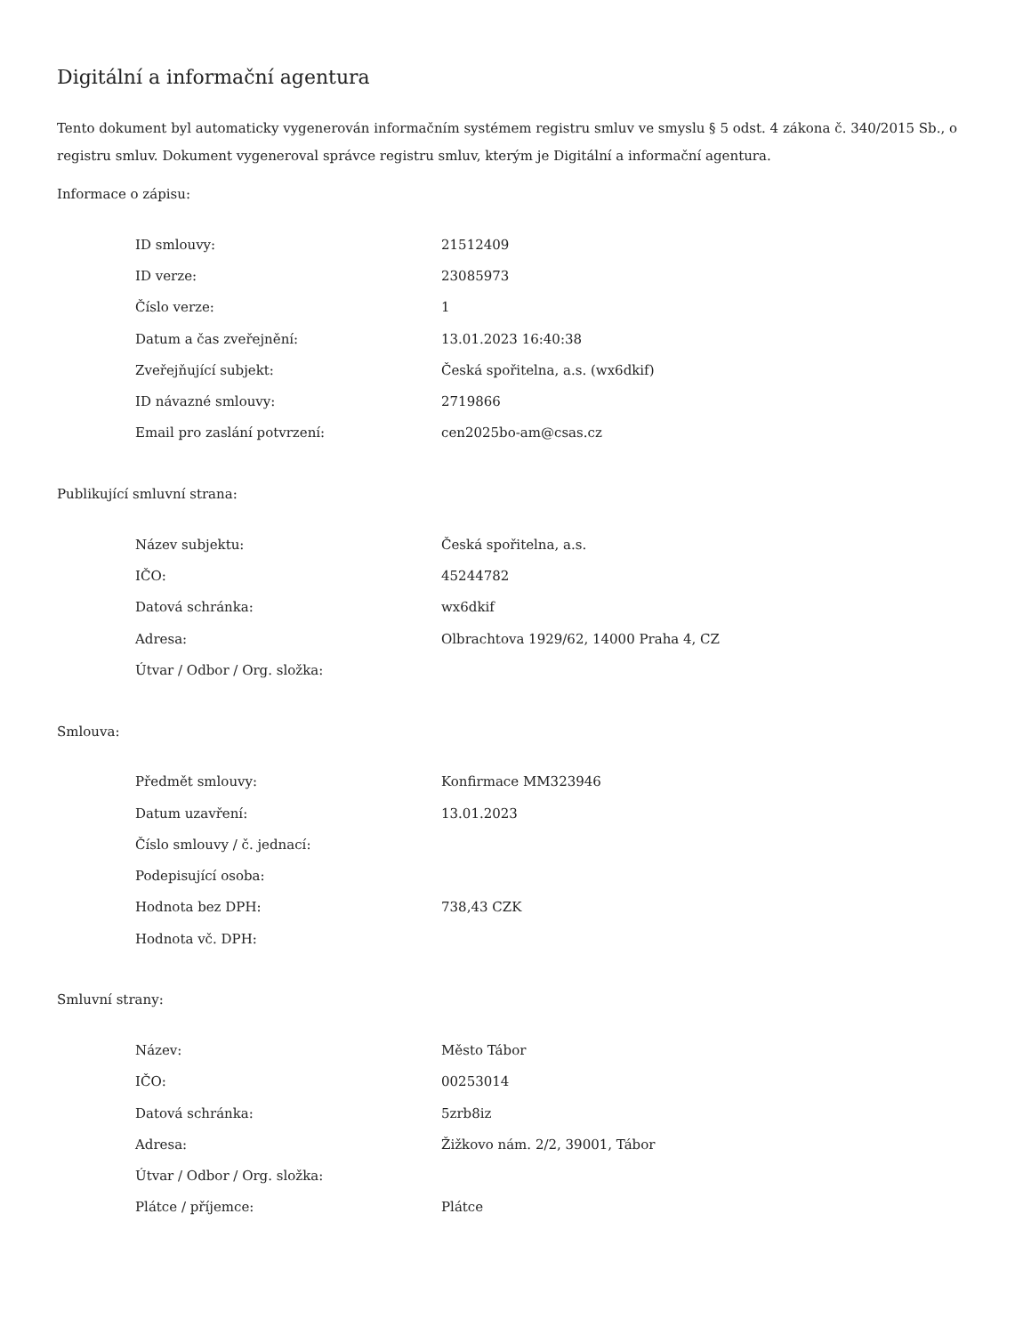Digitální a informační agentura
Tento dokument byl automaticky vygenerován informačním systémem registru smluv ve smyslu § 5 odst. 4 zákona č. 340/2015 Sb., o registru smluv. Dokument vygeneroval správce registru smluv, kterým je Digitální a informační agentura.
Informace o zápisu:
| ID smlouvy: | 21512409 |
| ID verze: | 23085973 |
| Číslo verze: | 1 |
| Datum a čas zveřejnění: | 13.01.2023 16:40:38 |
| Zveřejňující subjekt: | Česká spořitelna, a.s. (wx6dkif) |
| ID návazné smlouvy: | 2719866 |
| Email pro zaslání potvrzení: | cen2025bo-am@csas.cz |
Publikující smluvní strana:
| Název subjektu: | Česká spořitelna, a.s. |
| IČO: | 45244782 |
| Datová schránka: | wx6dkif |
| Adresa: | Olbrachtova 1929/62, 14000 Praha 4, CZ |
| Útvar / Odbor / Org. složka: | |
Smlouva:
| Předmět smlouvy: | Konfirmace MM323946 |
| Datum uzavření: | 13.01.2023 |
| Číslo smlouvy / č. jednací: | |
| Podepisující osoba: | |
| Hodnota bez DPH: | 738,43 CZK |
| Hodnota vč. DPH: | |
Smluvní strany:
| Název: | Město Tábor |
| IČO: | 00253014 |
| Datová schránka: | 5zrb8iz |
| Adresa: | Žižkovo nám. 2/2, 39001, Tábor |
| Útvar / Odbor / Org. složka: | |
| Plátce / příjemce: | Plátce |